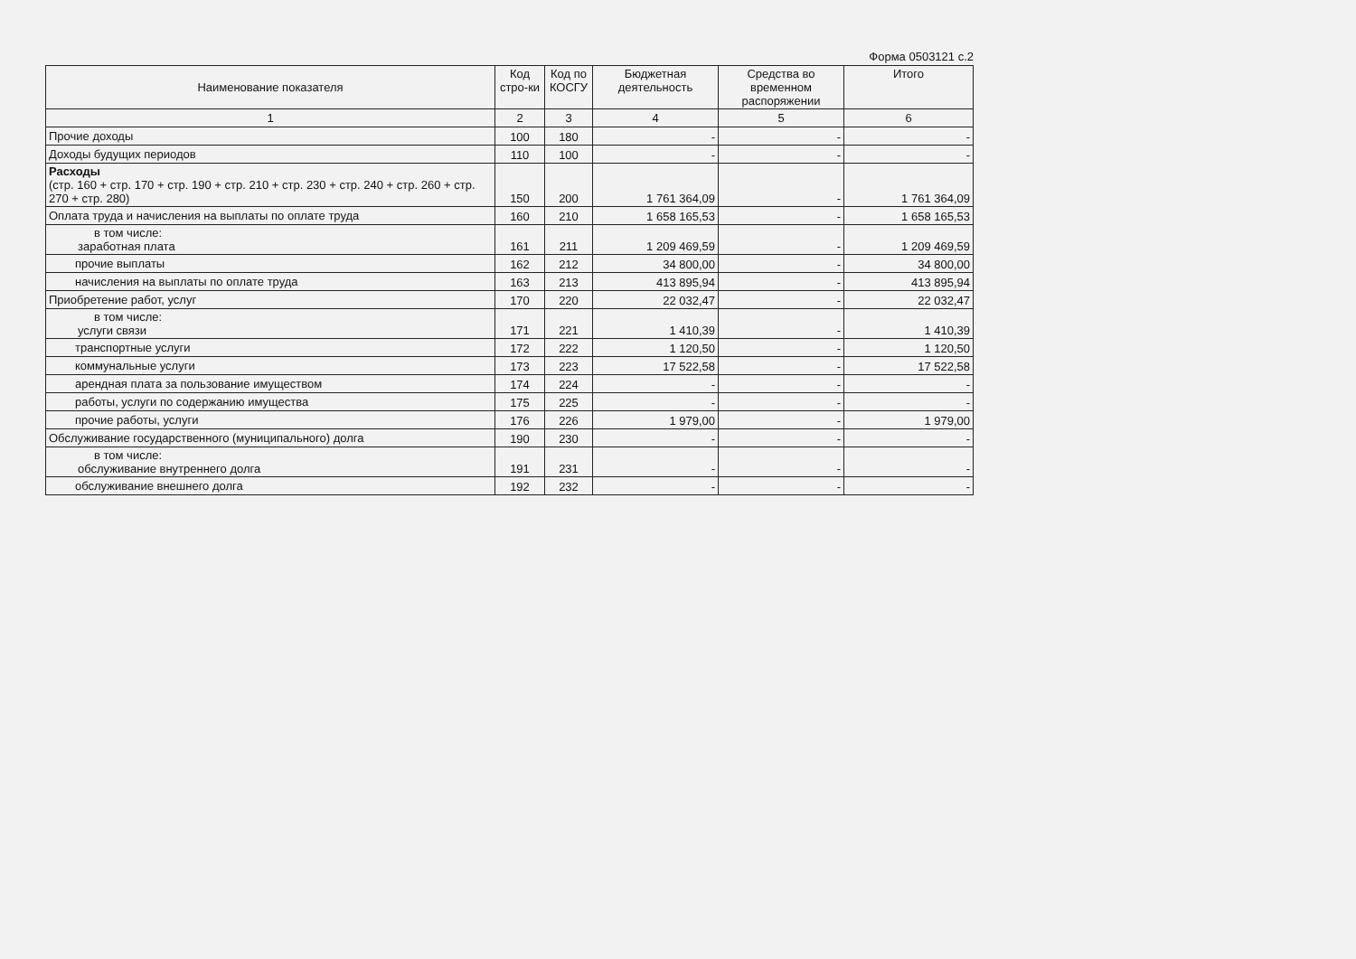Форма 0503121 с.2
| Наименование показателя | Код стро-ки | Код по КОСГУ | Бюджетная деятельность | Средства во временном распоряжении | Итого |
| --- | --- | --- | --- | --- | --- |
| 1 | 2 | 3 | 4 | 5 | 6 |
| Прочие доходы | 100 | 180 | - | - | - |
| Доходы будущих периодов | 110 | 100 | - | - | - |
| Расходы (стр. 160 + стр. 170 + стр. 190 + стр. 210 + стр. 230 + стр. 240 + стр. 260 + стр. 270 + стр. 280) | 150 | 200 | 1 761 364,09 | - | 1 761 364,09 |
| Оплата труда и начисления на выплаты по оплате труда | 160 | 210 | 1 658 165,53 | - | 1 658 165,53 |
| в том числе: заработная плата | 161 | 211 | 1 209 469,59 | - | 1 209 469,59 |
| прочие выплаты | 162 | 212 | 34 800,00 | - | 34 800,00 |
| начисления на выплаты по оплате труда | 163 | 213 | 413 895,94 | - | 413 895,94 |
| Приобретение работ, услуг | 170 | 220 | 22 032,47 | - | 22 032,47 |
| в том числе: услуги связи | 171 | 221 | 1 410,39 | - | 1 410,39 |
| транспортные услуги | 172 | 222 | 1 120,50 | - | 1 120,50 |
| коммунальные услуги | 173 | 223 | 17 522,58 | - | 17 522,58 |
| арендная плата за пользование имуществом | 174 | 224 | - | - | - |
| работы, услуги по содержанию имущества | 175 | 225 | - | - | - |
| прочие работы, услуги | 176 | 226 | 1 979,00 | - | 1 979,00 |
| Обслуживание государственного (муниципального) долга | 190 | 230 | - | - | - |
| в том числе: обслуживание внутреннего долга | 191 | 231 | - | - | - |
| обслуживание внешнего долга | 192 | 232 | - | - | - |